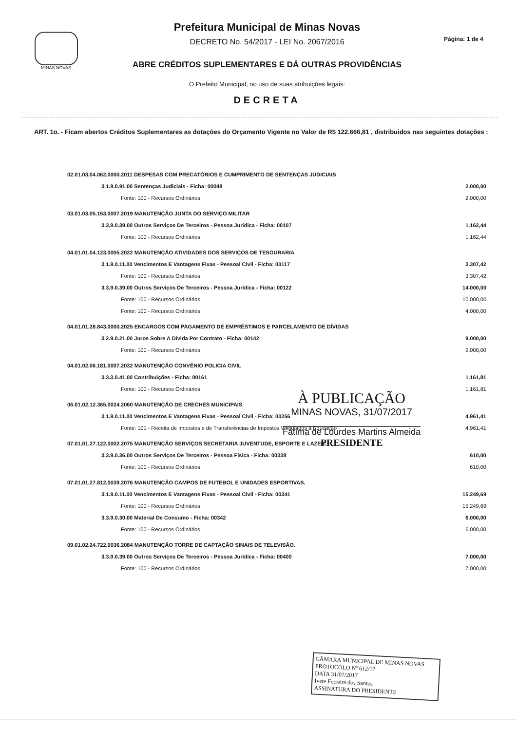MINAS NOVAS
Prefeitura Municipal de Minas Novas
DECRETO No. 54/2017 - LEI No. 2067/2016
ABRE CRÉDITOS SUPLEMENTARES E DÁ OUTRAS PROVIDÊNCIAS
O Prefeito Municipal, no uso de suas atribuições legais:
DECRETA
Página: 1 de 4
ART. 1o. - Ficam abertos Créditos Suplementares as dotações do Orçamento Vigente no Valor de R$ 122.666,81 , distribuidos nas seguintes dotações :
| 02.01.03.04.062.0000.2011 DESPESAS COM PRECATÓRIOS E CUMPRIMENTO DE SENTENÇAS JUDICIAIS | |
| 3.1.9.0.91.00 Sentenças Judiciais - Ficha: 00048 | 2.000,00 |
| Fonte: 100 - Recursos Ordinários | 2.000,00 |
| 03.01.03.05.153.0007.2019 MANUTENÇÃO JUNTA DO SERVIÇO MILITAR | |
| 3.3.9.0.39.00 Outros Serviços De Terceiros - Pessoa Jurídica - Ficha: 00107 | 1.162,44 |
| Fonte: 100 - Recursos Ordinários | 1.162,44 |
| 04.01.01.04.123.0005.2022 MANUTENÇÃO ATIVIDADES DOS SERVIÇOS DE TESOURARIA | |
| 3.1.9.0.11.00 Vencimentos E Vantagens Fixas - Pessoal Civil - Ficha: 00117 | 3.307,42 |
| Fonte: 100 - Recursos Ordinários | 3.307,42 |
| 3.3.9.0.39.00 Outros Serviços De Terceiros - Pessoa Jurídica - Ficha: 00122 | 14.000,00 |
| Fonte: 100 - Recursos Ordinários | 10.000,00 |
| Fonte: 100 - Recursos Ordinários | 4.000,00 |
| 04.01.01.28.843.0000.2025 ENCARGOS COM PAGAMENTO DE EMPRÉSTIMOS E PARCELAMENTO DE DÍVIDAS | |
| 3.2.9.0.21.00 Juros Sobre A Dívida Por Contrato - Ficha: 00142 | 9.000,00 |
| Fonte: 100 - Recursos Ordinários | 9.000,00 |
| 04.01.02.06.181.0007.2032 MANUTENÇÃO CONVÊNIO POLICIA CIVIL | |
| 3.3.3.0.41.00 Contribuições - Ficha: 00161 | 1.161,81 |
| Fonte: 100 - Recursos Ordinários | 1.161,81 |
| 06.01.02.12.365.0024.2060 MANUTENÇÃO DE CRECHES MUNICIPAIS | |
| 3.1.9.0.11.00 Vencimentos E Vantagens Fixas - Pessoal Civil - Ficha: 00256 | 4.961,41 |
| Fonte: 101 - Receita de Impostos e de Transferências de Impostos Vinculados à Educação | 4.961,41 |
| 07.01.01.27.122.0002.2075 MANUTENÇÃO SERVIÇOS SECRETARIA JUVENTUDE, ESPORTE E LAZER. | |
| 3.3.9.0.36.00 Outros Serviços De Terceiros - Pessoa Física - Ficha: 00338 | 610,00 |
| Fonte: 100 - Recursos Ordinários | 610,00 |
| 07.01.01.27.812.0039.2076 MANUTENÇÃO CAMPOS DE FUTEBOL E UNIDADES ESPORTIVAS. | |
| 3.1.9.0.11.00 Vencimentos E Vantagens Fixas - Pessoal Civil - Ficha: 00341 | 15.249,69 |
| Fonte: 100 - Recursos Ordinários | 15.249,69 |
| 3.3.9.0.30.00 Material De Consumo - Ficha: 00342 | 6.000,00 |
| Fonte: 100 - Recursos Ordinários | 6.000,00 |
| 09.01.02.24.722.0036.2084 MANUTENÇÃO TORRE DE CAPTAÇÃO SINAIS DE TELEVISÃO. | |
| 3.3.9.0.39.00 Outros Serviços De Terceiros - Pessoa Jurídica - Ficha: 00400 | 7.000,00 |
| Fonte: 100 - Recursos Ordinários | 7.000,00 |
À PUBLICAÇÃO
MINAS NOVAS, 31/07/2017
Fátima de Lourdes Martins Almeida
PRESIDENTE
CÂMARA MUNICIPAL DE MINAS NOVAS
PROTOCOLO Nº 612/17
DATA 31/07/2017
Ivete Ferreira dos Santos
ASSINATURA DO PRESIDENTE